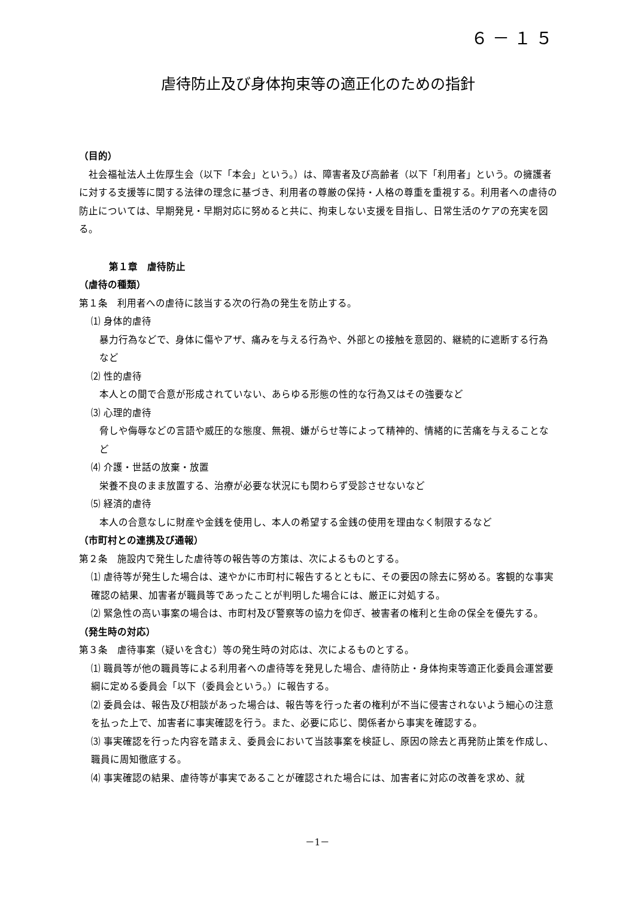６－１５
虐待防止及び身体拘束等の適正化のための指針
（目的）
社会福祉法人土佐厚生会（以下「本会」という。）は、障害者及び高齢者（以下「利用者」という。の擁護者に対する支援等に関する法律の理念に基づき、利用者の尊厳の保持・人格の尊重を重視する。利用者への虐待の防止については、早期発見・早期対応に努めると共に、拘束しない支援を目指し、日常生活のケアの充実を図る。
第１章　虐待防止
（虐待の種類）
第１条　利用者への虐待に該当する次の行為の発生を防止する。
⑴ 身体的虐待
暴力行為などで、身体に傷やアザ、痛みを与える行為や、外部との接触を意図的、継続的に遮断する行為など
⑵ 性的虐待
本人との間で合意が形成されていない、あらゆる形態の性的な行為又はその強要など
⑶ 心理的虐待
脅しや侮辱などの言語や威圧的な態度、無視、嫌がらせ等によって精神的、情緒的に苦痛を与えることなど
⑷ 介護・世話の放棄・放置
栄養不良のまま放置する、治療が必要な状況にも関わらず受診させないなど
⑸ 経済的虐待
本人の合意なしに財産や金銭を使用し、本人の希望する金銭の使用を理由なく制限するなど
（市町村との連携及び通報）
第２条　施設内で発生した虐待等の報告等の方策は、次によるものとする。
⑴ 虐待等が発生した場合は、速やかに市町村に報告するとともに、その要因の除去に努める。客観的な事実確認の結果、加害者が職員等であったことが判明した場合には、厳正に対処する。
⑵ 緊急性の高い事案の場合は、市町村及び警察等の協力を仰ぎ、被害者の権利と生命の保全を優先する。
（発生時の対応）
第３条　虐待事案（疑いを含む）等の発生時の対応は、次によるものとする。
⑴ 職員等が他の職員等による利用者への虐待等を発見した場合、虐待防止・身体拘束等適正化委員会運営要綱に定める委員会「以下（委員会という。）に報告する。
⑵ 委員会は、報告及び相談があった場合は、報告等を行った者の権利が不当に侵害されないよう細心の注意を払った上で、加害者に事実確認を行う。また、必要に応じ、関係者から事実を確認する。
⑶ 事実確認を行った内容を踏まえ、委員会において当該事案を検証し、原因の除去と再発防止策を作成し、職員に周知徹底する。
⑷ 事実確認の結果、虐待等が事実であることが確認された場合には、加害者に対応の改善を求め、就
－1－